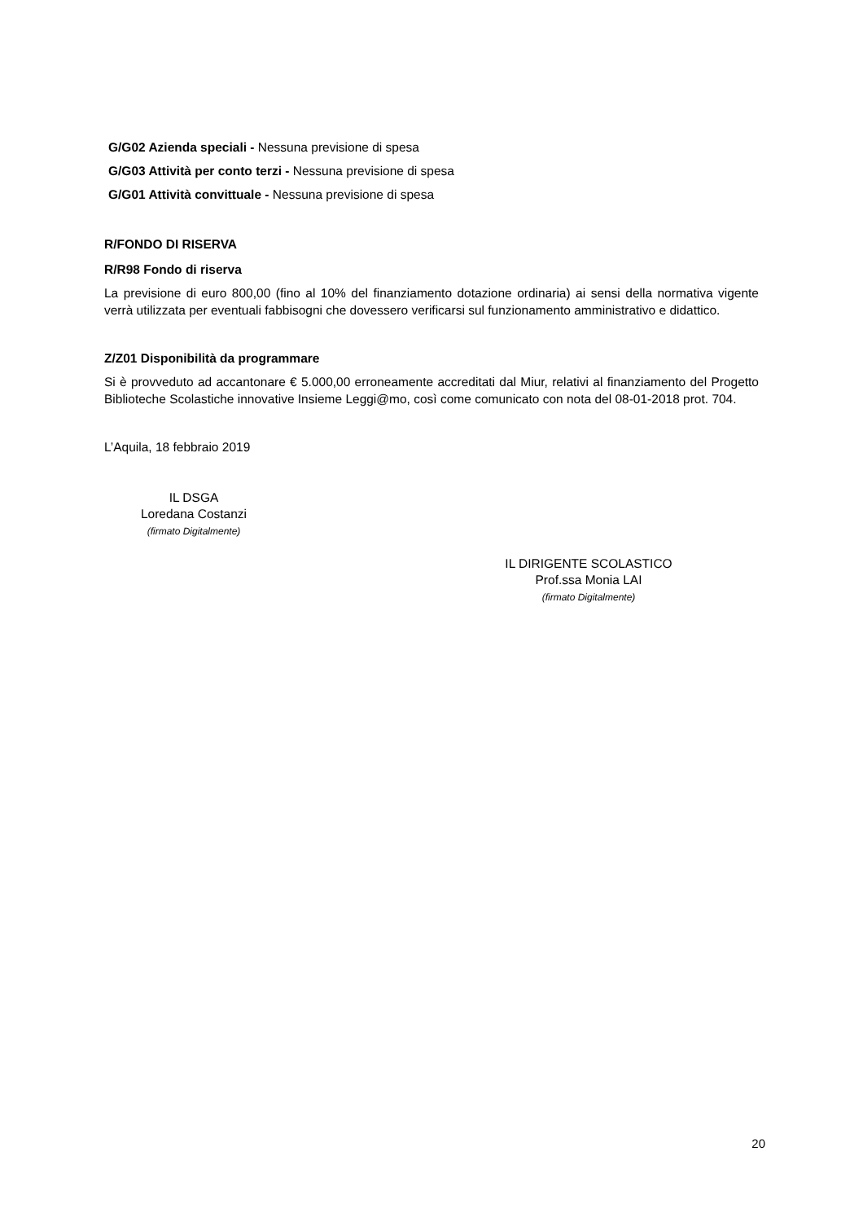G/G02 Azienda speciali - Nessuna previsione di spesa
G/G03 Attività per conto terzi - Nessuna previsione di spesa
G/G01 Attività convittuale - Nessuna previsione di spesa
R/FONDO DI RISERVA
R/R98 Fondo di riserva
La previsione di euro 800,00 (fino al 10% del finanziamento dotazione ordinaria) ai sensi della normativa vigente verrà utilizzata per eventuali fabbisogni che dovessero verificarsi sul funzionamento amministrativo e didattico.
Z/Z01 Disponibilità da programmare
Si è provveduto ad accantonare € 5.000,00 erroneamente accreditati dal Miur, relativi al finanziamento del Progetto Biblioteche Scolastiche innovative Insieme Leggi@mo, così come comunicato con nota del 08-01-2018 prot. 704.
L’Aquila, 18 febbraio 2019
IL DSGA
Loredana Costanzi
(firmato Digitalmente)
IL DIRIGENTE SCOLASTICO
Prof.ssa Monia LAI
(firmato Digitalmente)
20